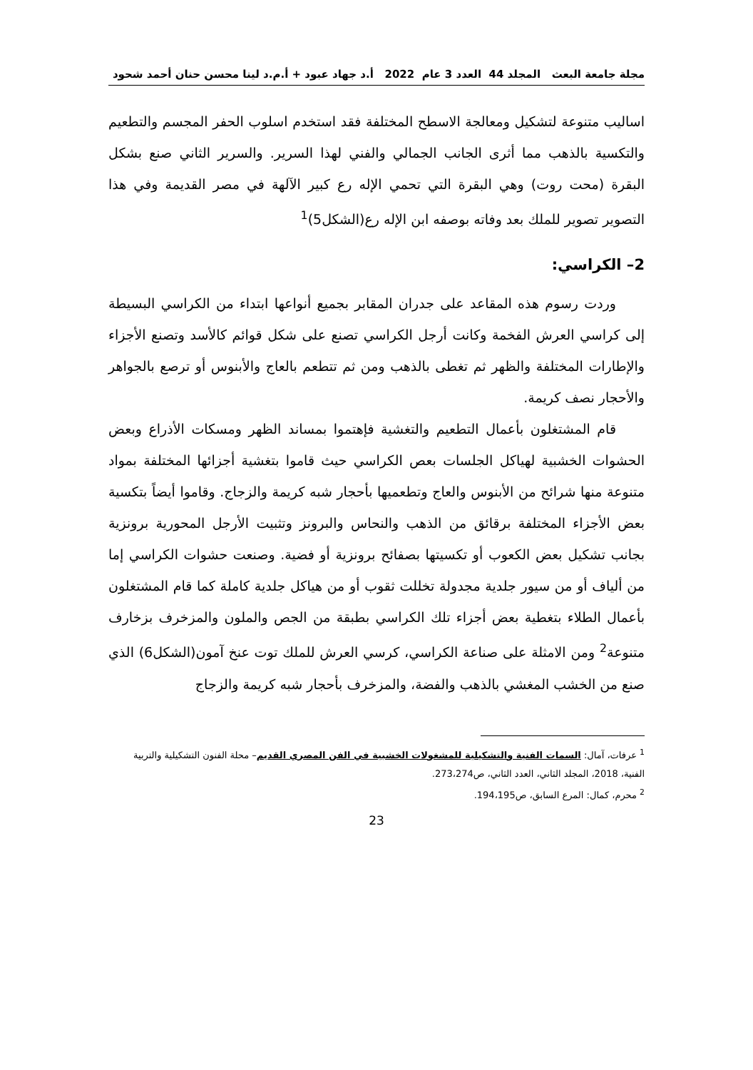مجلة جامعة البعث المجلد 44 العدد 3 عام 2022 أ.د جهاد عبود + أ.م.د لينا محسن حنان أحمد شحود
اساليب متنوعة لتشكيل ومعالجة الاسطح المختلفة فقد استخدم اسلوب الحفر المجسم والتطعيم والتكسية بالذهب مما أثرى الجانب الجمالي والفني لهذا السرير. والسرير الثاني صنع بشكل البقرة (محت روت) وهي البقرة التي تحمي الإله رع كبير الآلهة في مصر القديمة وفي هذا التصوير تصوير للملك بعد وفاته بوصفه ابن الإله رع(الشكل5)<sup>1</sup>
2– الكراسي:
وردت رسوم هذه المقاعد على جدران المقابر بجميع أنواعها ابتداء من الكراسي البسيطة إلى كراسي العرش الفخمة وكانت أرجل الكراسي تصنع على شكل قوائم كالأسد وتصنع الأجزاء والإطارات المختلفة والظهر ثم تغطى بالذهب ومن ثم تتطعم بالعاج والأبنوس أو ترصع بالجواهر والأحجار نصف كريمة.
قام المشتغلون بأعمال التطعيم والتغشية فإهتموا بمساند الظهر ومسكات الأذراع وبعض الحشوات الخشبية لهياكل الجلسات بعص الكراسي حيث قاموا بتغشية أجزائها المختلفة بمواد متنوعة منها شرائح من الأبنوس والعاج وتطعميها بأحجار شبه كريمة والزجاج. وقاموا أيضاً بتكسية بعض الأجزاء المختلفة برقائق من الذهب والنحاس والبرونز وتثبيت الأرجل المحورية برونزية بجانب تشكيل بعض الكعوب أو تكسيتها بصفائح برونزية أو فضية. وصنعت حشوات الكراسي إما من ألياف أو من سيور جلدية مجدولة تخللت ثقوب أو من هياكل جلدية كاملة كما قام المشتغلون بأعمال الطلاء بتغطية بعض أجزاء تلك الكراسي بطبقة من الجص والملون والمزخرف بزخارف متنوعة<sup>2</sup> ومن الامثلة على صناعة الكراسي، كرسي العرش للملك توت عنخ آمون(الشكل6) الذي صنع من الخشب المغشي بالذهب والفضة، والمزخرف بأحجار شبه كريمة والزجاج
<sup>1</sup> عرفات، آمال: السمات الفنية والتشكيلية للمشغولات الخشبية في الفن المصري القديم– محلة الفنون التشكيلية والتربية الفنية، 2018، المجلد الثاني، العدد الثاني، ص273،274.
<sup>2</sup> محرم، كمال: المرع السابق، ص194،195.
23